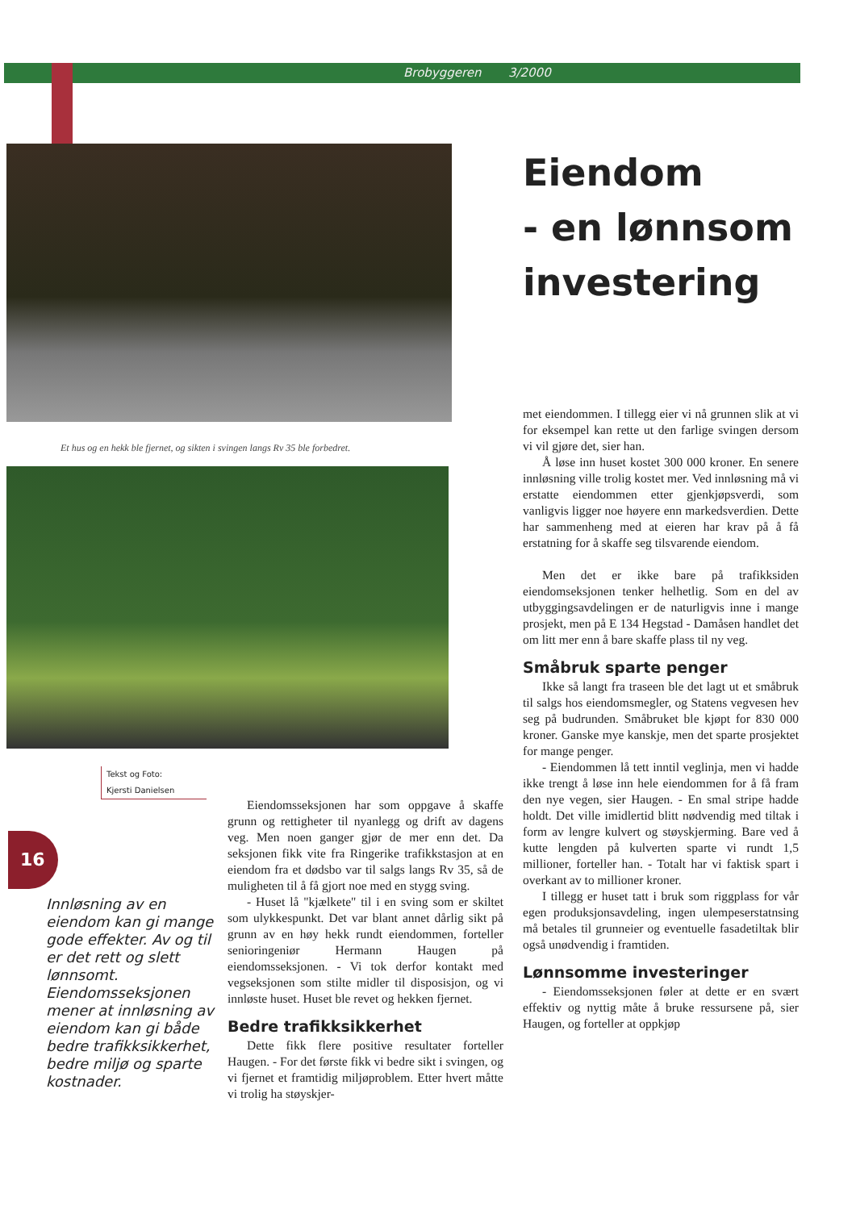Brobyggeren 3/2000
Et hus og en hekk ble fjernet, og sikten i svingen langs Rv 35 ble forbedret.
Eiendom
- en lønnsom
investering
Tekst og Foto:
Kjersti Danielsen
16
Innløsning av en eiendom kan gi mange gode effekter. Av og til er det rett og slett lønnsomt. Eiendomsseksjonen mener at innløsning av eiendom kan gi både bedre trafikksikkerhet, bedre miljø og sparte kostnader.
Eiendomsseksjonen har som oppgave å skaffe grunn og rettigheter til nyanlegg og drift av dagens veg. Men noen ganger gjør de mer enn det. Da seksjonen fikk vite fra Ringerike trafikkstasjon at en eiendom fra et dødsbo var til salgs langs Rv 35, så de muligheten til å få gjort noe med en stygg sving.
- Huset lå "kjælkete" til i en sving som er skiltet som ulykkespunkt. Det var blant annet dårlig sikt på grunn av en høy hekk rundt eiendommen, forteller senioringeniør Hermann Haugen på eiendomsseksjonen. - Vi tok derfor kontakt med vegseksjonen som stilte midler til disposisjon, og vi innløste huset. Huset ble revet og hekken fjernet.
Bedre trafikksikkerhet
Dette fikk flere positive resultater forteller Haugen. - For det første fikk vi bedre sikt i svingen, og vi fjernet et framtidig miljøproblem. Etter hvert måtte vi trolig ha støyskjer-
met eiendommen. I tillegg eier vi nå grunnen slik at vi for eksempel kan rette ut den farlige svingen dersom vi vil gjøre det, sier han.
Å løse inn huset kostet 300 000 kroner. En senere innløsning ville trolig kostet mer. Ved innløsning må vi erstatte eiendommen etter gjenkjøpsverdi, som vanligvis ligger noe høyere enn markedsverdien. Dette har sammenheng med at eieren har krav på å få erstatning for å skaffe seg tilsvarende eiendom.
Men det er ikke bare på trafikksiden eiendomseksjonen tenker helhetlig. Som en del av utbyggingsavdelingen er de naturligvis inne i mange prosjekt, men på E 134 Hegstad - Damåsen handlet det om litt mer enn å bare skaffe plass til ny veg.
Småbruk sparte penger
Ikke så langt fra traseen ble det lagt ut et småbruk til salgs hos eiendomsmegler, og Statens vegvesen hev seg på budrunden. Småbruket ble kjøpt for 830 000 kroner. Ganske mye kanskje, men det sparte prosjektet for mange penger.
- Eiendommen lå tett inntil veglinja, men vi hadde ikke trengt å løse inn hele eiendommen for å få fram den nye vegen, sier Haugen. - En smal stripe hadde holdt. Det ville imidlertid blitt nødvendig med tiltak i form av lengre kulvert og støyskjerming. Bare ved å kutte lengden på kulverten sparte vi rundt 1,5 millioner, forteller han. - Totalt har vi faktisk spart i overkant av to millioner kroner.
I tillegg er huset tatt i bruk som riggplass for vår egen produksjonsavdeling, ingen ulempeserstatnsing må betales til grunneier og eventuelle fasadetiltak blir også unødvendig i framtiden.
Lønnsomme investeringer
- Eiendomsseksjonen føler at dette er en svært effektiv og nyttig måte å bruke ressursene på, sier Haugen, og forteller at oppkjøp